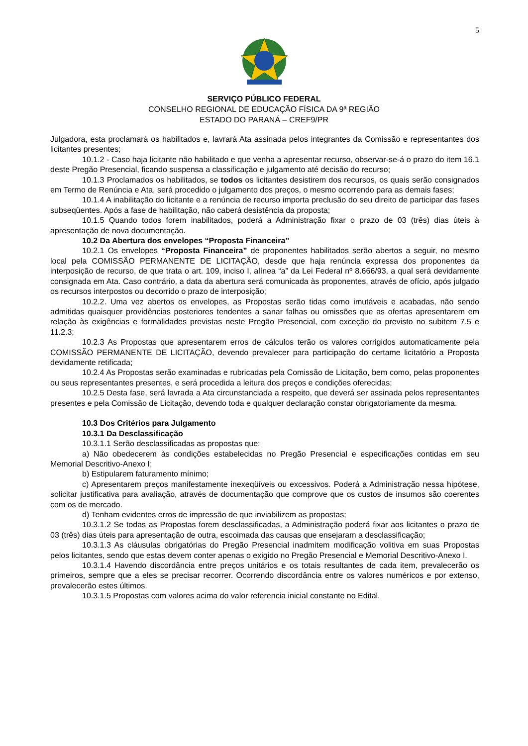5
SERVIÇO PÚBLICO FEDERAL
CONSELHO REGIONAL DE EDUCAÇÃO FÍSICA DA 9ª REGIÃO
ESTADO DO PARANÁ – CREF9/PR
Julgadora, esta proclamará os habilitados e, lavrará Ata assinada pelos integrantes da Comissão e representantes dos licitantes presentes;
10.1.2 - Caso haja licitante não habilitado e que venha a apresentar recurso, observar-se-á o prazo do item 16.1 deste Pregão Presencial, ficando suspensa a classificação e julgamento até decisão do recurso;
10.1.3 Proclamados os habilitados, se todos os licitantes desistirem dos recursos, os quais serão consignados em Termo de Renúncia e Ata, será procedido o julgamento dos preços, o mesmo ocorrendo para as demais fases;
10.1.4 A inabilitação do licitante e a renúncia de recurso importa preclusão do seu direito de participar das fases subseqüentes. Após a fase de habilitação, não caberá desistência da proposta;
10.1.5 Quando todos forem inabilitados, poderá a Administração fixar o prazo de 03 (três) dias úteis à apresentação de nova documentação.
10.2 Da Abertura dos envelopes “Proposta Financeira”
10.2.1 Os envelopes “Proposta Financeira” de proponentes habilitados serão abertos a seguir, no mesmo local pela COMISSÃO PERMANENTE DE LICITAÇÃO, desde que haja renúncia expressa dos proponentes da interposição de recurso, de que trata o art. 109, inciso I, alínea “a” da Lei Federal nº 8.666/93, a qual será devidamente consignada em Ata. Caso contrário, a data da abertura será comunicada às proponentes, através de ofício, após julgado os recursos interpostos ou decorrido o prazo de interposição;
10.2.2. Uma vez abertos os envelopes, as Propostas serão tidas como imutáveis e acabadas, não sendo admitidas quaisquer providências posteriores tendentes a sanar falhas ou omissões que as ofertas apresentarem em relação às exigências e formalidades previstas neste Pregão Presencial, com exceção do previsto no subitem 7.5 e 11.2.3;
10.2.3 As Propostas que apresentarem erros de cálculos terão os valores corrigidos automaticamente pela COMISSÃO PERMANENTE DE LICITAÇÃO, devendo prevalecer para participação do certame licitatório a Proposta devidamente retificada;
10.2.4 As Propostas serão examinadas e rubricadas pela Comissão de Licitação, bem como, pelas proponentes ou seus representantes presentes, e será procedida a leitura dos preços e condições oferecidas;
10.2.5 Desta fase, será lavrada a Ata circunstanciada a respeito, que deverá ser assinada pelos representantes presentes e pela Comissão de Licitação, devendo toda e qualquer declaração constar obrigatoriamente da mesma.
10.3 Dos Critérios para Julgamento
10.3.1 Da Desclassificação
10.3.1.1 Serão desclassificadas as propostas que:
a) Não obedecerem às condições estabelecidas no Pregão Presencial e especificações contidas em seu Memorial Descritivo-Anexo I;
b) Estipularem faturamento mínimo;
c) Apresentarem preços manifestamente inexeqüíveis ou excessivos. Poderá a Administração nessa hipótese, solicitar justificativa para avaliação, através de documentação que comprove que os custos de insumos são coerentes com os de mercado.
d) Tenham evidentes erros de impressão de que inviabilizem as propostas;
10.3.1.2 Se todas as Propostas forem desclassificadas, a Administração poderá fixar aos licitantes o prazo de 03 (três) dias úteis para apresentação de outra, escoimada das causas que ensejaram a desclassificação;
10.3.1.3 As cláusulas obrigatórias do Pregão Presencial inadmitem modificação volitiva em suas Propostas pelos licitantes, sendo que estas devem conter apenas o exigido no Pregão Presencial e Memorial Descritivo-Anexo I.
10.3.1.4 Havendo discordância entre preços unitários e os totais resultantes de cada item, prevalecerão os primeiros, sempre que a eles se precisar recorrer. Ocorrendo discordância entre os valores numéricos e por extenso, prevalecerão estes últimos.
10.3.1.5 Propostas com valores acima do valor referencia inicial constante no Edital.